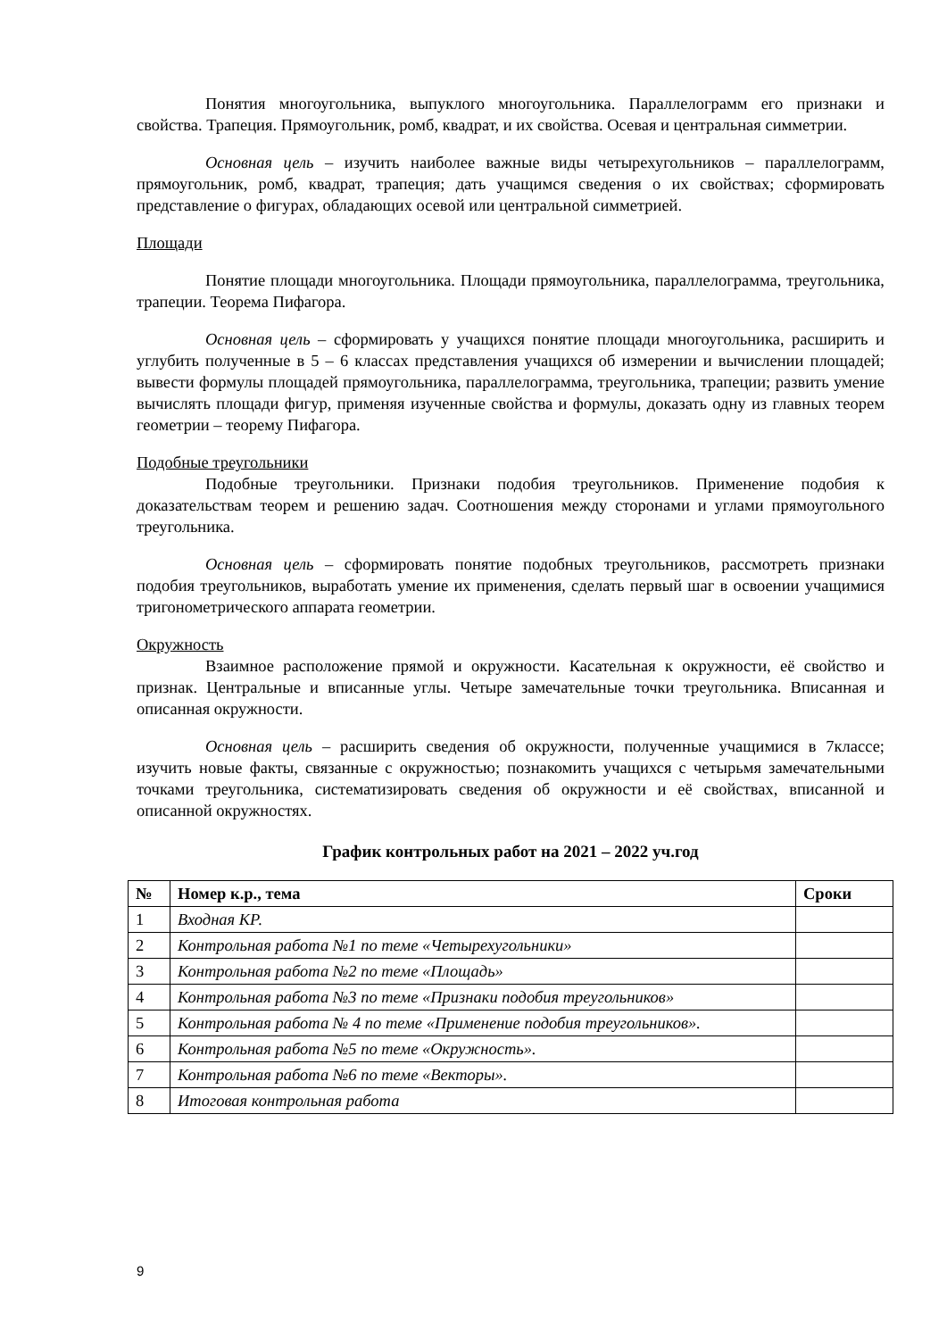Понятия многоугольника, выпуклого многоугольника. Параллелограмм его признаки и свойства. Трапеция. Прямоугольник, ромб, квадрат, и их свойства. Осевая и центральная симметрии.
Основная цель – изучить наиболее важные виды четырехугольников – параллелограмм, прямоугольник, ромб, квадрат, трапеция; дать учащимся сведения о их свойствах; сформировать представление о фигурах, обладающих осевой или центральной симметрией.
Площади
Понятие площади многоугольника. Площади прямоугольника, параллелограмма, треугольника, трапеции. Теорема Пифагора.
Основная цель – сформировать у учащихся понятие площади многоугольника, расширить и углубить полученные в 5 – 6 классах представления учащихся об измерении и вычислении площадей; вывести формулы площадей прямоугольника, параллелограмма, треугольника, трапеции; развить умение вычислять площади фигур, применяя изученные свойства и формулы, доказать одну из главных теорем геометрии – теорему Пифагора.
Подобные треугольники
Подобные треугольники. Признаки подобия треугольников. Применение подобия к доказательствам теорем и решению задач. Соотношения между сторонами и углами прямоугольного треугольника.
Основная цель – сформировать понятие подобных треугольников, рассмотреть признаки подобия треугольников, выработать умение их применения, сделать первый шаг в освоении учащимися тригонометрического аппарата геометрии.
Окружность
Взаимное расположение прямой и окружности. Касательная к окружности, её свойство и признак. Центральные и вписанные углы. Четыре замечательные точки треугольника. Вписанная и описанная окружности.
Основная цель – расширить сведения об окружности, полученные учащимися в 7классе; изучить новые факты, связанные с окружностью; познакомить учащихся с четырьмя замечательными точками треугольника, систематизировать сведения об окружности и её свойствах, вписанной и описанной окружностях.
График контрольных работ на 2021 – 2022 уч.год
| № | Номер к.р., тема | Сроки |
| --- | --- | --- |
| 1 | Входная КР. | |
| 2 | Контрольная работа №1 по теме «Четырехугольники» | |
| 3 | Контрольная работа №2 по теме «Площадь» | |
| 4 | Контрольная работа №3 по теме «Признаки подобия треугольников» | |
| 5 | Контрольная работа № 4 по теме «Применение подобия треугольников». | |
| 6 | Контрольная работа №5 по теме «Окружность». | |
| 7 | Контрольная работа №6 по теме «Векторы». | |
| 8 | Итоговая контрольная работа | |
9